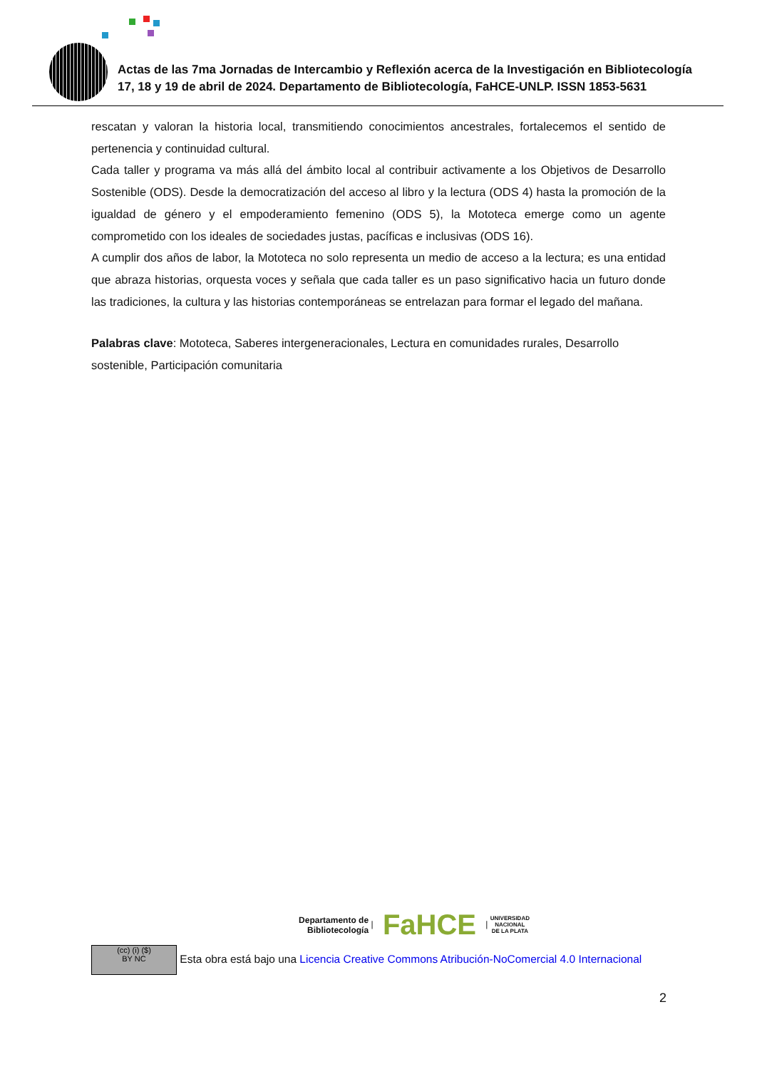Actas de las 7ma Jornadas de Intercambio y Reflexión acerca de la Investigación en Bibliotecología
17, 18 y 19 de abril de 2024. Departamento de Bibliotecología, FaHCE-UNLP. ISSN 1853-5631
rescatan y valoran la historia local, transmitiendo conocimientos ancestrales, fortalecemos el sentido de pertenencia y continuidad cultural.
Cada taller y programa va más allá del ámbito local al contribuir activamente a los Objetivos de Desarrollo Sostenible (ODS). Desde la democratización del acceso al libro y la lectura (ODS 4) hasta la promoción de la igualdad de género y el empoderamiento femenino (ODS 5), la Mototeca emerge como un agente comprometido con los ideales de sociedades justas, pacíficas e inclusivas (ODS 16).
A cumplir dos años de labor, la Mototeca no solo representa un medio de acceso a la lectura; es una entidad que abraza historias, orquesta voces y señala que cada taller es un paso significativo hacia un futuro donde las tradiciones, la cultura y las historias contemporáneas se entrelazan para formar el legado del mañana.
Palabras clave: Mototeca, Saberes intergeneracionales, Lectura en comunidades rurales, Desarrollo sostenible, Participación comunitaria
Departamento de
Bibliotecología | FaHCE | UNIVERSIDAD
NACIONAL
DE LA PLATA
(cc) (i) ($)
BY NC Esta obra está bajo una Licencia Creative Commons Atribución-NoComercial 4.0 Internacional
2